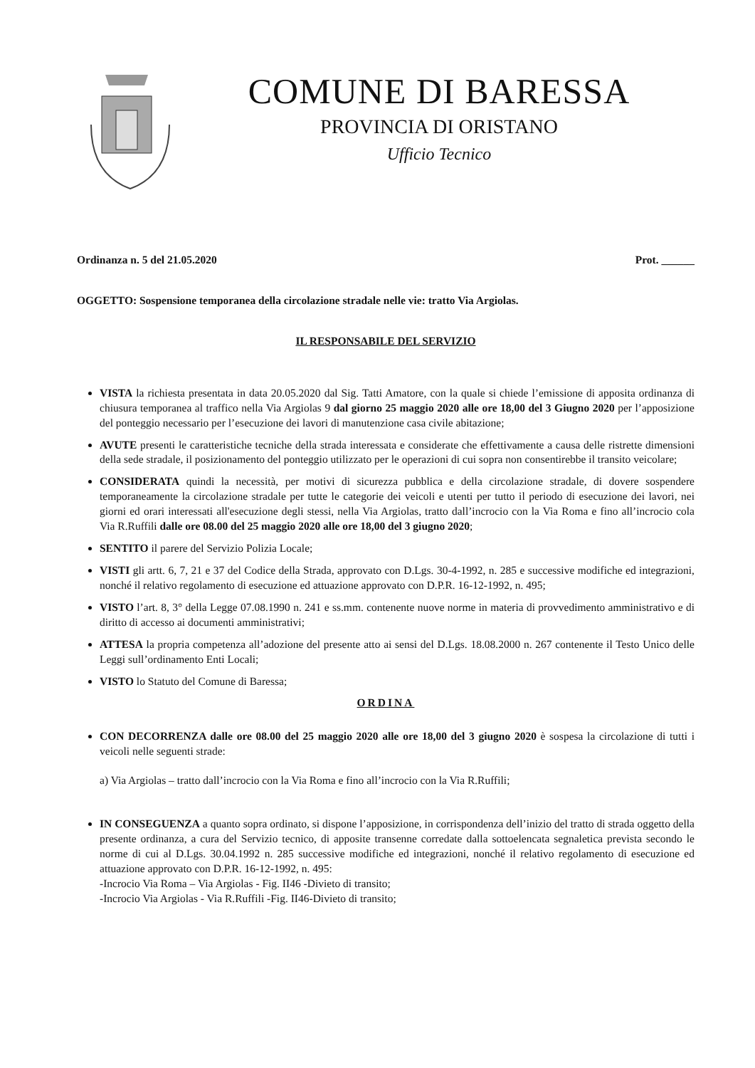COMUNE DI BARESSA
PROVINCIA DI ORISTANO
Ufficio Tecnico
Ordinanza n. 5 del 21.05.2020 Prot. ______
OGGETTO: Sospensione temporanea della circolazione stradale nelle vie: tratto Via Argiolas.
IL RESPONSABILE DEL SERVIZIO
VISTA la richiesta presentata in data 20.05.2020 dal Sig. Tatti Amatore, con la quale si chiede l’emissione di apposita ordinanza di chiusura temporanea al traffico nella Via Argiolas 9 dal giorno 25 maggio 2020 alle ore 18,00 del 3 Giugno 2020 per l’apposizione del ponteggio necessario per l’esecuzione dei lavori di manutenzione casa civile abitazione;
AVUTE presenti le caratteristiche tecniche della strada interessata e considerate che effettivamente a causa delle ristrette dimensioni della sede stradale, il posizionamento del ponteggio utilizzato per le operazioni di cui sopra non consentirebbe il transito veicolare;
CONSIDERATA quindi la necessità, per motivi di sicurezza pubblica e della circolazione stradale, di dovere sospendere temporaneamente la circolazione stradale per tutte le categorie dei veicoli e utenti per tutto il periodo di esecuzione dei lavori, nei giorni ed orari interessati all'esecuzione degli stessi, nella Via Argiolas, tratto dall’incrocio con la Via Roma e fino all’incrocio cola Via R.Ruffili dalle ore 08.00 del 25 maggio 2020 alle ore 18,00 del 3 giugno 2020;
SENTITO il parere del Servizio Polizia Locale;
VISTI gli artt. 6, 7, 21 e 37 del Codice della Strada, approvato con D.Lgs. 30-4-1992, n. 285 e successive modifiche ed integrazioni, nonché il relativo regolamento di esecuzione ed attuazione approvato con D.P.R. 16-12-1992, n. 495;
VISTO l’art. 8, 3° della Legge 07.08.1990 n. 241 e ss.mm. contenente nuove norme in materia di provvedimento amministrativo e di diritto di accesso ai documenti amministrativi;
ATTESA la propria competenza all’adozione del presente atto ai sensi del D.Lgs. 18.08.2000 n. 267 contenente il Testo Unico delle Leggi sull’ordinamento Enti Locali;
VISTO lo Statuto del Comune di Baressa;
ORDINA
CON DECORRENZA dalle ore 08.00 del 25 maggio 2020 alle ore 18,00 del 3 giugno 2020 è sospesa la circolazione di tutti i veicoli nelle seguenti strade:
a) Via Argiolas – tratto dall’incrocio con la Via Roma e fino all’incrocio con la Via R.Ruffili;
IN CONSEGUENZA a quanto sopra ordinato, si dispone l’apposizione, in corrispondenza dell’inizio del tratto di strada oggetto della presente ordinanza, a cura del Servizio tecnico, di apposite transenne corredate dalla sottoelencata segnaletica prevista secondo le norme di cui al D.Lgs. 30.04.1992 n. 285 successive modifiche ed integrazioni, nonché il relativo regolamento di esecuzione ed attuazione approvato con D.P.R. 16-12-1992, n. 495:
-Incrocio Via Roma – Via Argiolas - Fig. II46 -Divieto di transito;
-Incrocio Via Argiolas - Via R.Ruffili -Fig. II46-Divieto di transito;